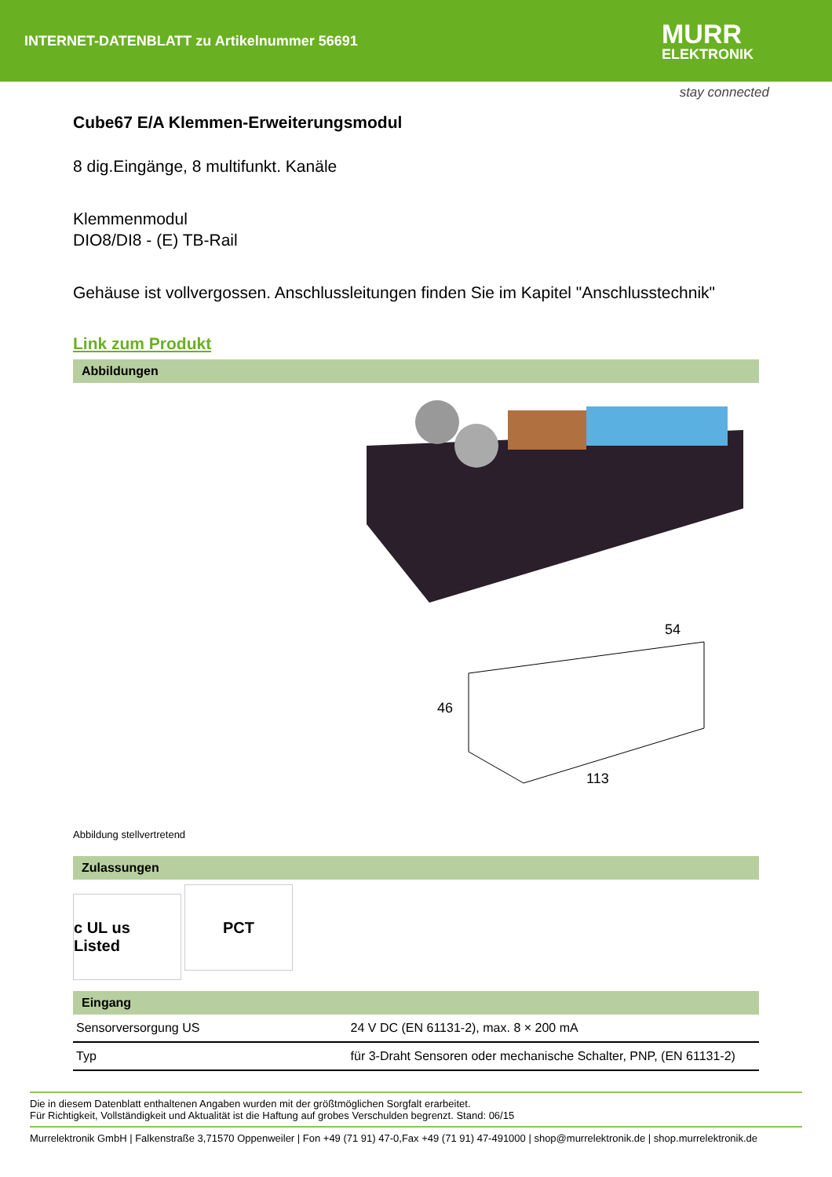INTERNET-DATENBLATT zu Artikelnummer 56691
MURR
ELEKTRONIK
stay connected
Cube67 E/A Klemmen-Erweiterungsmodul
8 dig.Eingänge, 8 multifunkt. Kanäle
Klemmenmodul
DIO8/DI8 - (E) TB-Rail
Gehäuse ist vollvergossen. Anschlussleitungen finden Sie im Kapitel "Anschlusstechnik"
Link zum Produkt
Abbildungen
46
54
113
Abbildung stellvertretend
Zulassungen
c UL us Listed PCT
Eingang
| Sensorversorgung US | 24 V DC (EN 61131-2), max. 8 × 200 mA |
| Typ | für 3-Draht Sensoren oder mechanische Schalter, PNP, (EN 61131-2) |
Die in diesem Datenblatt enthaltenen Angaben wurden mit der größtmöglichen Sorgfalt erarbeitet.
Für Richtigkeit, Vollständigkeit und Aktualität ist die Haftung auf grobes Verschulden begrenzt. Stand: 06/15
Murrelektronik GmbH | Falkenstraße 3,71570 Oppenweiler | Fon +49 (71 91) 47-0,Fax +49 (71 91) 47-491000 | shop@murrelektronik.de | shop.murrelektronik.de